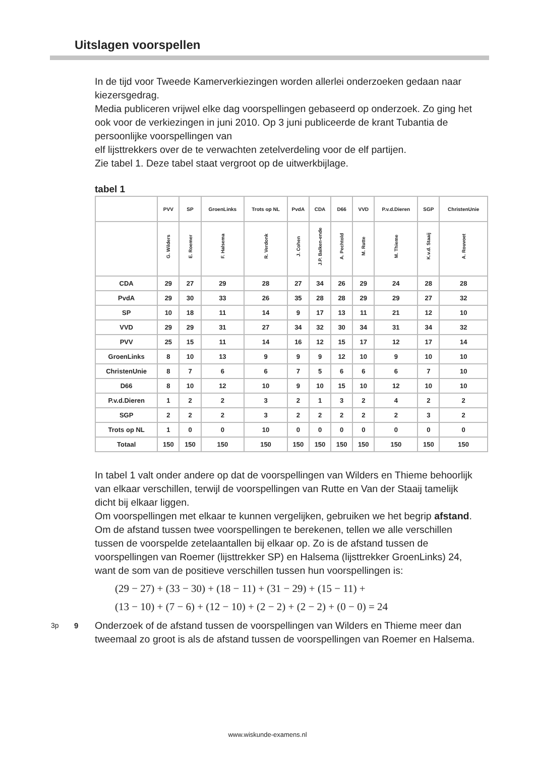Uitslagen voorspellen
In de tijd voor Tweede Kamerverkiezingen worden allerlei onderzoeken gedaan naar kiezersgedrag.
Media publiceren vrijwel elke dag voorspellingen gebaseerd op onderzoek. Zo ging het ook voor de verkiezingen in juni 2010. Op 3 juni publiceerde de krant Tubantia de persoonlijke voorspellingen van
elf lijsttrekkers over de te verwachten zetelverdeling voor de elf partijen.
Zie tabel 1. Deze tabel staat vergroot op de uitwerkbijlage.
tabel 1
| | PVV | SP | GroenLinks | Trots op NL | PvdA | CDA | D66 | VVD | P.v.d.Dieren | SGP | ChristenUnie |
| --- | --- | --- | --- | --- | --- | --- | --- | --- | --- | --- | --- |
| | G. Wilders | E. Roemer | F. Halsema | R. Verdonk | J. Cohen | J.P. Balken-ende | A. Pechtold | M. Rutte | M. Thieme | K.v.d. Staaij | A. Rouvoet |
| CDA | 29 | 27 | 29 | 28 | 27 | 34 | 26 | 29 | 24 | 28 | 28 |
| PvdA | 29 | 30 | 33 | 26 | 35 | 28 | 28 | 29 | 29 | 27 | 32 |
| SP | 10 | 18 | 11 | 14 | 9 | 17 | 13 | 11 | 21 | 12 | 10 |
| VVD | 29 | 29 | 31 | 27 | 34 | 32 | 30 | 34 | 31 | 34 | 32 |
| PVV | 25 | 15 | 11 | 14 | 16 | 12 | 15 | 17 | 12 | 17 | 14 |
| GroenLinks | 8 | 10 | 13 | 9 | 9 | 9 | 12 | 10 | 9 | 10 | 10 |
| ChristenUnie | 8 | 7 | 6 | 6 | 7 | 5 | 6 | 6 | 6 | 7 | 10 |
| D66 | 8 | 10 | 12 | 10 | 9 | 10 | 15 | 10 | 12 | 10 | 10 |
| P.v.d.Dieren | 1 | 2 | 2 | 3 | 2 | 1 | 3 | 2 | 4 | 2 | 2 |
| SGP | 2 | 2 | 2 | 3 | 2 | 2 | 2 | 2 | 2 | 3 | 2 |
| Trots op NL | 1 | 0 | 0 | 10 | 0 | 0 | 0 | 0 | 0 | 0 | 0 |
| Totaal | 150 | 150 | 150 | 150 | 150 | 150 | 150 | 150 | 150 | 150 | 150 |
In tabel 1 valt onder andere op dat de voorspellingen van Wilders en Thieme behoorlijk van elkaar verschillen, terwijl de voorspellingen van Rutte en Van der Staaij tamelijk dicht bij elkaar liggen.
Om voorspellingen met elkaar te kunnen vergelijken, gebruiken we het begrip afstand. Om de afstand tussen twee voorspellingen te berekenen, tellen we alle verschillen tussen de voorspelde zetelaantallen bij elkaar op. Zo is de afstand tussen de voorspellingen van Roemer (lijsttrekker SP) en Halsema (lijsttrekker GroenLinks) 24, want de som van de positieve verschillen tussen hun voorspellingen is:
(29 − 27) + (33 − 30) + (18 − 11) + (31 − 29) + (15 − 11) +
(13 − 10) + (7 − 6) + (12 − 10) + (2 − 2) + (2 − 2) + (0 − 0) = 24
3p 9
Onderzoek of de afstand tussen de voorspellingen van Wilders en Thieme meer dan tweemaal zo groot is als de afstand tussen de voorspellingen van Roemer en Halsema.
www.wiskunde-examens.nl